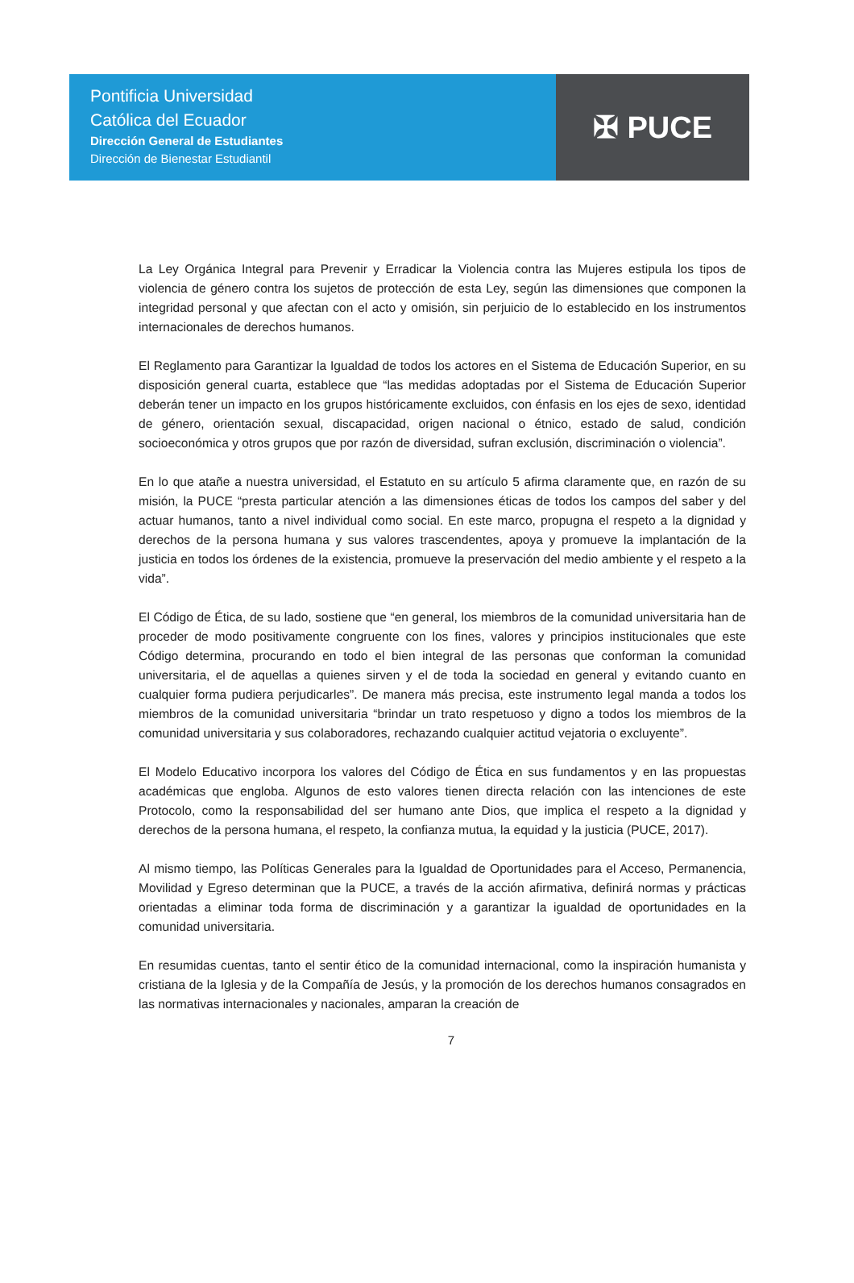Pontificia Universidad
Católica del Ecuador
Dirección General de Estudiantes
Dirección de Bienestar Estudiantil
✠ PUCE
La Ley Orgánica Integral para Prevenir y Erradicar la Violencia contra las Mujeres estipula los tipos de violencia de género contra los sujetos de protección de esta Ley, según las dimensiones que componen la integridad personal y que afectan con el acto y omisión, sin perjuicio de lo establecido en los instrumentos internacionales de derechos humanos.
El Reglamento para Garantizar la Igualdad de todos los actores en el Sistema de Educación Superior, en su disposición general cuarta, establece que “las medidas adoptadas por el Sistema de Educación Superior deberán tener un impacto en los grupos históricamente excluidos, con énfasis en los ejes de sexo, identidad de género, orientación sexual, discapacidad, origen nacional o étnico, estado de salud, condición socioeconómica y otros grupos que por razón de diversidad, sufran exclusión, discriminación o violencia”.
En lo que atañe a nuestra universidad, el Estatuto en su artículo 5 afirma claramente que, en razón de su misión, la PUCE “presta particular atención a las dimensiones éticas de todos los campos del saber y del actuar humanos, tanto a nivel individual como social. En este marco, propugna el respeto a la dignidad y derechos de la persona humana y sus valores trascendentes, apoya y promueve la implantación de la justicia en todos los órdenes de la existencia, promueve la preservación del medio ambiente y el respeto a la vida”.
El Código de Ética, de su lado, sostiene que “en general, los miembros de la comunidad universitaria han de proceder de modo positivamente congruente con los fines, valores y principios institucionales que este Código determina, procurando en todo el bien integral de las personas que conforman la comunidad universitaria, el de aquellas a quienes sirven y el de toda la sociedad en general y evitando cuanto en cualquier forma pudiera perjudicarles”. De manera más precisa, este instrumento legal manda a todos los miembros de la comunidad universitaria “brindar un trato respetuoso y digno a todos los miembros de la comunidad universitaria y sus colaboradores, rechazando cualquier actitud vejatoria o excluyente”.
El Modelo Educativo incorpora los valores del Código de Ética en sus fundamentos y en las propuestas académicas que engloba. Algunos de esto valores tienen directa relación con las intenciones de este Protocolo, como la responsabilidad del ser humano ante Dios, que implica el respeto a la dignidad y derechos de la persona humana, el respeto, la confianza mutua, la equidad y la justicia (PUCE, 2017).
Al mismo tiempo, las Políticas Generales para la Igualdad de Oportunidades para el Acceso, Permanencia, Movilidad y Egreso determinan que la PUCE, a través de la acción afirmativa, definirá normas y prácticas orientadas a eliminar toda forma de discriminación y a garantizar la igualdad de oportunidades en la comunidad universitaria.
En resumidas cuentas, tanto el sentir ético de la comunidad internacional, como la inspiración humanista y cristiana de la Iglesia y de la Compañía de Jesús, y la promoción de los derechos humanos consagrados en las normativas internacionales y nacionales, amparan la creación de
7